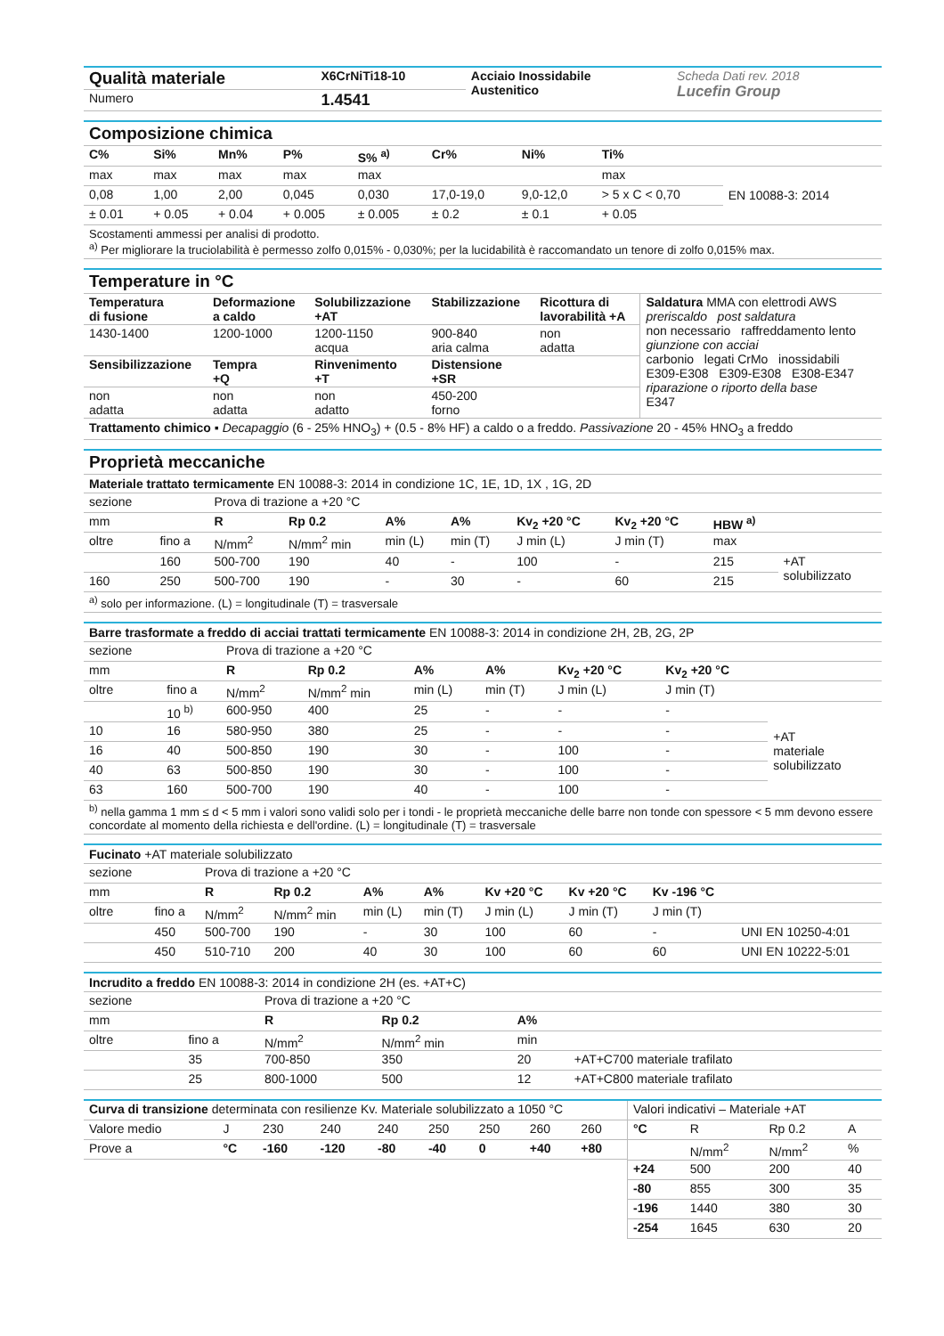| Qualità materiale | X6CrNiTi18-10 | Acciaio Inossidabile Austenitico | Scheda Dati rev. 2018 Lucefin Group |
| Numero | 1.4541 | | |
Composizione chimica
| C% | Si% | Mn% | P% | S% <sup>a)</sup> | Cr% | Ni% | Ti% | |
| max | max | max | max | max | | | max | EN 10088-3: 2014 |
| 0,08 | 1,00 | 2,00 | 0,045 | 0,030 | 17,0-19,0 | 9,0-12,0 | > 5 x C < 0,70 | |
| ± 0.01 | + 0.05 | + 0.04 | + 0.005 | ± 0.005 | ± 0.2 | ± 0.1 | + 0.05 | |
Scostamenti ammessi per analisi di prodotto.
<sup>a)</sup> Per migliorare la truciolabilità è permesso zolfo 0,015% - 0,030%; per la lucidabilità è raccomandato un tenore di zolfo 0,015% max.
Temperature in °C
| Temperatura di fusione | Deformazione a caldo | Solubilizzazione +AT | Stabilizzazione | Ricottura di lavorabilità +A | Saldatura MMA con elettrodi AWS preriscaldo post saldatura non necessario raffreddamento lento giunzione con acciai carbonio legati CrMo inossidabili E309-E308 E309-E308 E308-E347 riparazione o riporto della base E347 |
| 1430-1400 | 1200-1000 | 1200-1150 acqua | 900-840 aria calma | non adatta | |
| Sensibilizzazione | Tempra +Q | Rinvenimento +T | Distensione +SR | | |
| non adatta | non adatta | non adatto | 450-200 forno | | |
Trattamento chimico ▪ Decapaggio (6 - 25% HNO<sub>3</sub>) + (0.5 - 8% HF) a caldo o a freddo. Passivazione 20 - 45% HNO<sub>3</sub> a freddo
Proprietà meccaniche
Materiale trattato termicamente EN 10088-3: 2014 in condizione 1C, 1E, 1D, 1X , 1G, 2D
| sezione | | Prova di trazione a +20 °C | | | | | | | |
| mm | | R | Rp 0.2 | A% | A% | Kv<sub>2</sub> +20 °C | Kv<sub>2</sub> +20 °C | HBW <sup>a)</sup> | |
| oltre | fino a | N/mm<sup>2</sup> | N/mm<sup>2</sup> min | min (L) | min (T) | J min (L) | J min (T) | max | |
| | 160 | 500-700 | 190 | 40 | - | 100 | - | 215 | +AT solubilizzato |
| 160 | 250 | 500-700 | 190 | - | 30 | - | 60 | 215 | |
<sup>a)</sup> solo per informazione. (L) = longitudinale (T) = trasversale
Barre trasformate a freddo di acciai trattati termicamente EN 10088-3: 2014 in condizione 2H, 2B, 2G, 2P
| sezione | | Prova di trazione a +20 °C | | | | | | |
| mm | | R | Rp 0.2 | A% | A% | Kv<sub>2</sub> +20 °C | Kv<sub>2</sub> +20 °C | |
| oltre | fino a | N/mm<sup>2</sup> | N/mm<sup>2</sup> min | min (L) | min (T) | J min (L) | J min (T) | |
| | 10 <sup>b)</sup> | 600-950 | 400 | 25 | - | - | - | +AT materiale solubilizzato |
| 10 | 16 | 580-950 | 380 | 25 | - | - | - | |
| 16 | 40 | 500-850 | 190 | 30 | - | 100 | - | |
| 40 | 63 | 500-850 | 190 | 30 | - | 100 | - | |
| 63 | 160 | 500-700 | 190 | 40 | - | 100 | - | |
<sup>b)</sup> nella gamma 1 mm ≤ d < 5 mm i valori sono validi solo per i tondi - le proprietà meccaniche delle barre non tonde con spessore < 5 mm devono essere concordate al momento della richiesta e dell'ordine. (L) = longitudinale (T) = trasversale
Fucinato +AT materiale solubilizzato
| sezione | | Prova di trazione a +20 °C | | | | | | | |
| mm | | R | Rp 0.2 | A% | A% | Kv +20 °C | Kv +20 °C | Kv -196 °C | |
| oltre | fino a | N/mm<sup>2</sup> | N/mm<sup>2</sup> min | min (L) | min (T) | J min (L) | J min (T) | J min (T) | |
| | 450 | 500-700 | 190 | - | 30 | 100 | 60 | - | UNI EN 10250-4:01 |
| | 450 | 510-710 | 200 | 40 | 30 | 100 | 60 | 60 | UNI EN 10222-5:01 |
Incrudito a freddo EN 10088-3: 2014 in condizione 2H (es. +AT+C)
| sezione | | Prova di trazione a +20 °C | | | |
| mm | | R | Rp 0.2 | A% | |
| oltre | fino a | N/mm<sup>2</sup> | N/mm<sup>2</sup> min | min | |
| | 35 | 700-850 | 350 | 20 | +AT+C700 materiale trafilato |
| | 25 | 800-1000 | 500 | 12 | +AT+C800 materiale trafilato |
| Curva di transizione determinata con resilienze Kv. Materiale solubilizzato a 1050 °C | | | | | | | | |
| Valore medio | J | 230 | 240 | 240 | 250 | 250 | 260 | 260 |
| Prove a | °C | -160 | -120 | -80 | -40 | 0 | +40 | +80 |
| Valori indicativi – Materiale +AT | | | |
| °C | R | Rp 0.2 | A |
| | N/mm<sup>2</sup> | N/mm<sup>2</sup> | % |
| +24 | 500 | 200 | 40 |
| -80 | 855 | 300 | 35 |
| -196 | 1440 | 380 | 30 |
| -254 | 1645 | 630 | 20 |